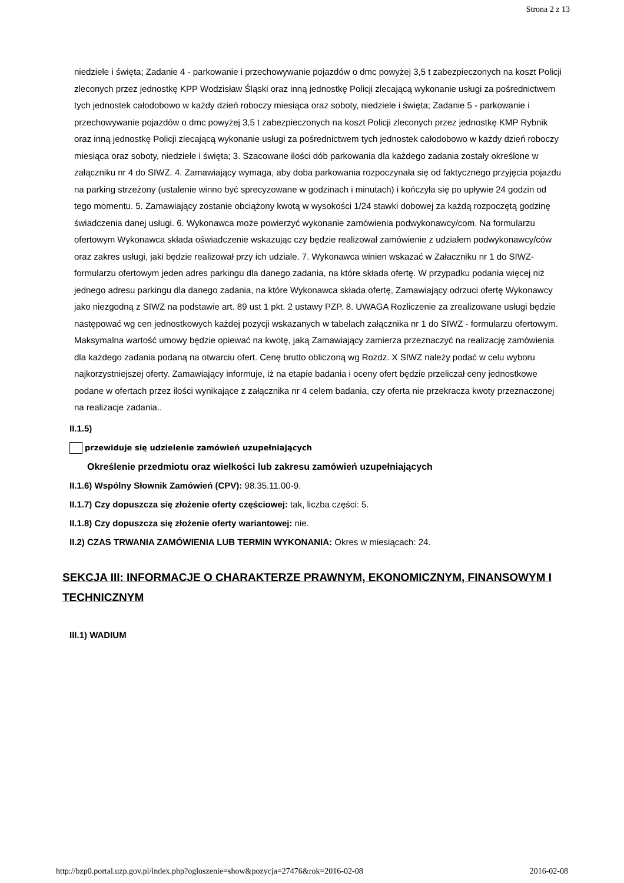Strona 2 z 13
niedziele i święta; Zadanie 4 - parkowanie i przechowywanie pojazdów o dmc powyżej 3,5 t zabezpieczonych na koszt Policji zleconych przez jednostkę KPP Wodzisław Śląski oraz inną jednostkę Policji zlecającą wykonanie usługi za pośrednictwem tych jednostek całodobowo w każdy dzień roboczy miesiąca oraz soboty, niedziele i święta; Zadanie 5 - parkowanie i przechowywanie pojazdów o dmc powyżej 3,5 t zabezpieczonych na koszt Policji zleconych przez jednostkę KMP Rybnik oraz inną jednostkę Policji zlecającą wykonanie usługi za pośrednictwem tych jednostek całodobowo w każdy dzień roboczy miesiąca oraz soboty, niedziele i święta; 3. Szacowane ilości dób parkowania dla każdego zadania zostały określone w załączniku nr 4 do SIWZ. 4. Zamawiający wymaga, aby doba parkowania rozpoczynała się od faktycznego przyjęcia pojazdu na parking strzeżony (ustalenie winno być sprecyzowane w godzinach i minutach) i kończyła się po upływie 24 godzin od tego momentu. 5. Zamawiający zostanie obciążony kwotą w wysokości 1/24 stawki dobowej za każdą rozpoczętą godzinę świadczenia danej usługi. 6. Wykonawca może powierzyć wykonanie zamówienia podwykonawcy/com. Na formularzu ofertowym Wykonawca składa oświadczenie wskazując czy będzie realizował zamówienie z udziałem podwykonawcy/ców oraz zakres usługi, jaki będzie realizował przy ich udziale. 7. Wykonawca winien wskazać w Załaczniku nr 1 do SIWZ-formularzu ofertowym jeden adres parkingu dla danego zadania, na które składa ofertę. W przypadku podania więcej niż jednego adresu parkingu dla danego zadania, na które Wykonawca składa ofertę, Zamawiający odrzuci ofertę Wykonawcy jako niezgodną z SIWZ na podstawie art. 89 ust 1 pkt. 2 ustawy PZP. 8. UWAGA Rozliczenie za zrealizowane usługi będzie następować wg cen jednostkowych każdej pozycji wskazanych w tabelach załącznika nr 1 do SIWZ - formularzu ofertowym. Maksymalna wartość umowy będzie opiewać na kwotę, jaką Zamawiający zamierza przeznaczyć na realizację zamówienia dla każdego zadania podaną na otwarciu ofert. Cenę brutto obliczoną wg Rozdz. X SIWZ należy podać w celu wyboru najkorzystniejszej oferty. Zamawiający informuje, iż na etapie badania i oceny ofert będzie przeliczał ceny jednostkowe podane w ofertach przez ilości wynikające z załącznika nr 4 celem badania, czy oferta nie przekracza kwoty przeznaczonej na realizacje zadania..
II.1.5)
przewiduje się udzielenie zamówień uzupełniających
Określenie przedmiotu oraz wielkości lub zakresu zamówień uzupełniających
II.1.6) Wspólny Słownik Zamówień (CPV): 98.35.11.00-9.
II.1.7) Czy dopuszcza się złożenie oferty częściowej: tak, liczba części: 5.
II.1.8) Czy dopuszcza się złożenie oferty wariantowej: nie.
II.2) CZAS TRWANIA ZAMÓWIENIA LUB TERMIN WYKONANIA: Okres w miesiącach: 24.
SEKCJA III: INFORMACJE O CHARAKTERZE PRAWNYM, EKONOMICZNYM, FINANSOWYM I TECHNICZNYM
III.1) WADIUM
http://bzp0.portal.uzp.gov.pl/index.php?ogloszenie=show&pozycja=27476&rok=2016-02-08 2016-02-08